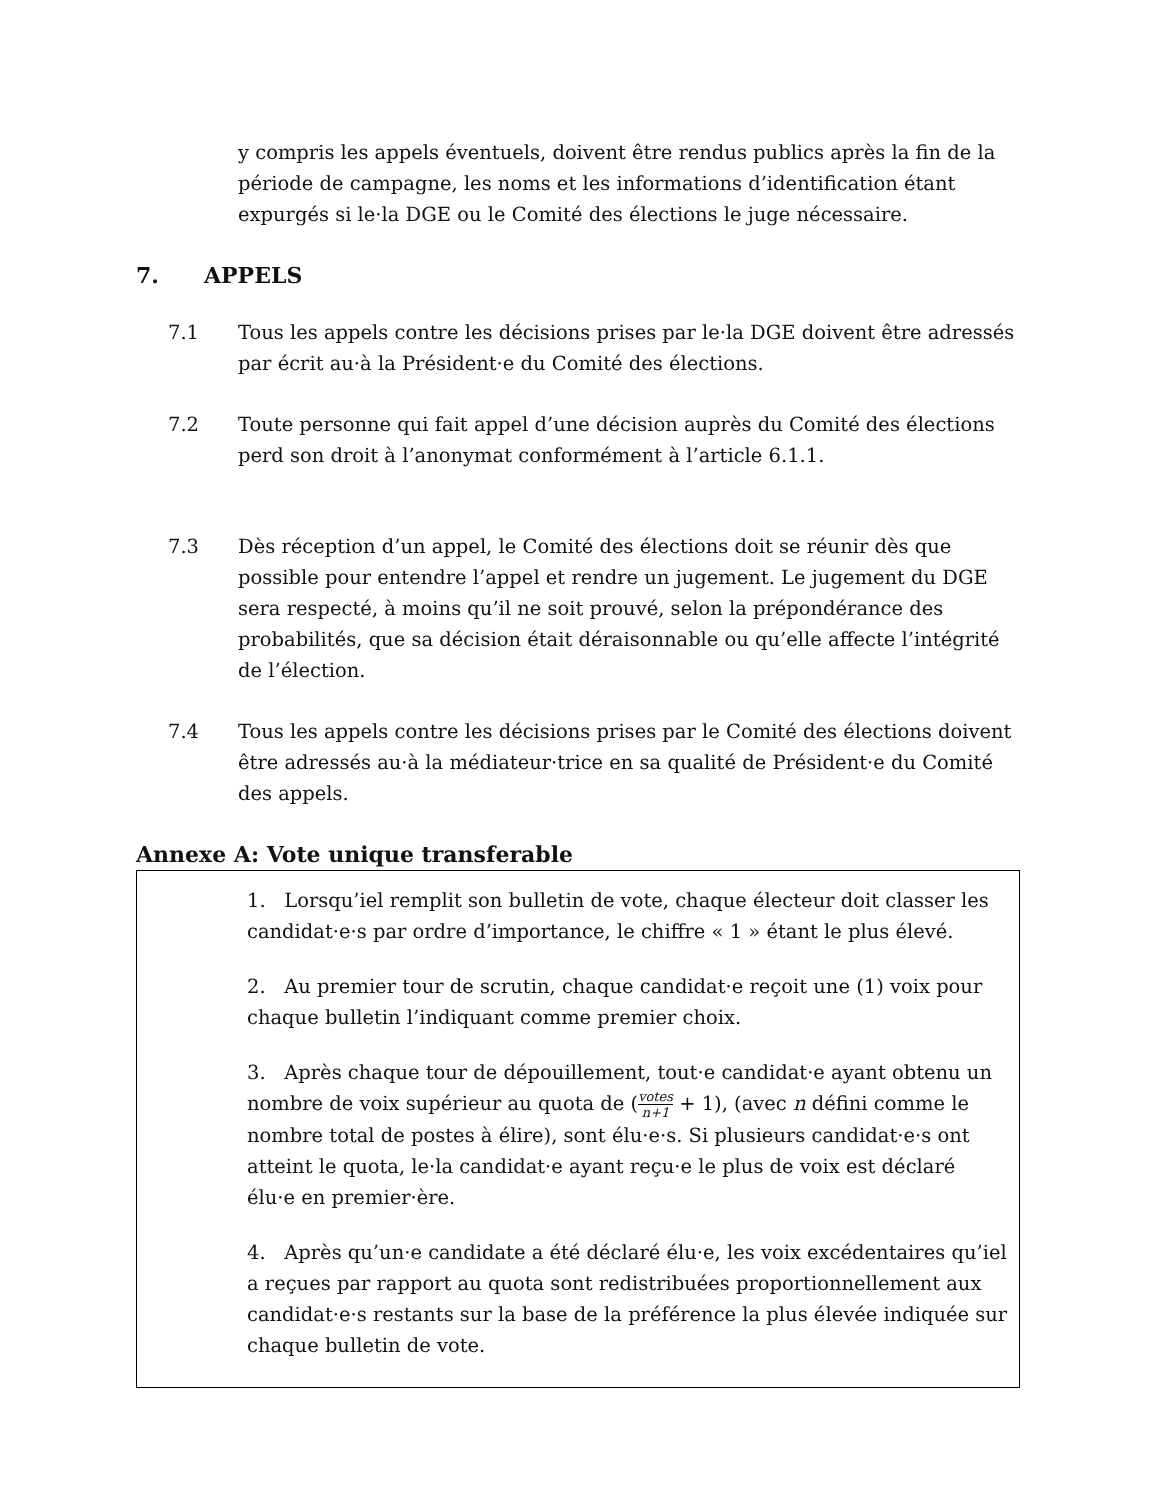y compris les appels éventuels, doivent être rendus publics après la fin de la période de campagne, les noms et les informations d’identification étant expurgés si le·la DGE ou le Comité des élections le juge nécessaire.
7. APPELS
7.1 Tous les appels contre les décisions prises par le·la DGE doivent être adressés par écrit au·à la Président·e du Comité des élections.
7.2 Toute personne qui fait appel d’une décision auprès du Comité des élections perd son droit à l’anonymat conformément à l’article 6.1.1.
7.3 Dès réception d’un appel, le Comité des élections doit se réunir dès que possible pour entendre l’appel et rendre un jugement. Le jugement du DGE sera respecté, à moins qu’il ne soit prouvé, selon la prépondérance des probabilités, que sa décision était déraisonnable ou qu’elle affecte l’intégrité de l’élection.
7.4 Tous les appels contre les décisions prises par le Comité des élections doivent être adressés au·à la médiateur·trice en sa qualité de Président·e du Comité des appels.
Annexe A: Vote unique transferable
1. Lorsqu’iel remplit son bulletin de vote, chaque électeur doit classer les candidat·e·s par ordre d’importance, le chiffre « 1 » étant le plus élevé.
2. Au premier tour de scrutin, chaque candidat·e reçoit une (1) voix pour chaque bulletin l’indiquant comme premier choix.
3. Après chaque tour de dépouillement, tout·e candidat·e ayant obtenu un nombre de voix supérieur au quota de (votes n+1 + 1), (avec n défini comme le nombre total de postes à élire), sont élu·e·s. Si plusieurs candidat·e·s ont atteint le quota, le·la candidat·e ayant reçu·e le plus de voix est déclaré élu·e en premier·ère.
4. Après qu’un·e candidate a été déclaré élu·e, les voix excédentaires qu’iel a reçues par rapport au quota sont redistribuées proportionnellement aux candidat·e·s restants sur la base de la préférence la plus élevée indiquée sur chaque bulletin de vote.